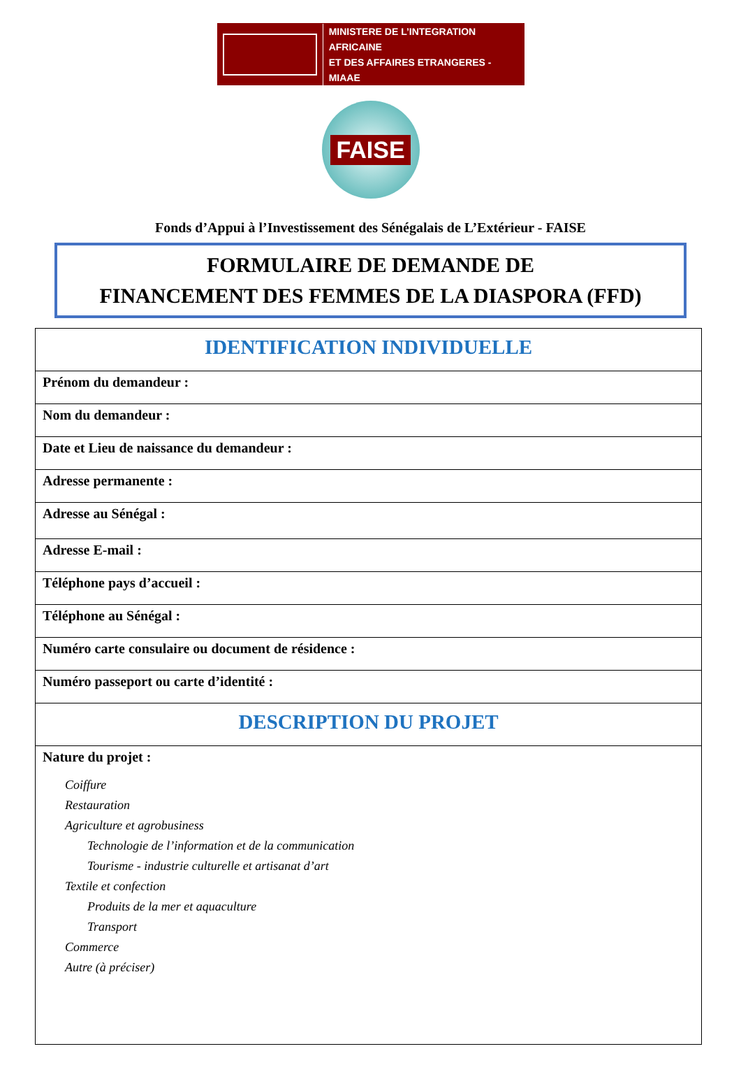MINISTERE DE L’INTEGRATION AFRICAINE
ET DES AFFAIRES ETRANGERES - MIAAE
FAISE
Fonds d’Appui à l’Investissement des Sénégalais de L’Extérieur - FAISE
FORMULAIRE DE DEMANDE DE
FINANCEMENT DES FEMMES DE LA DIASPORA (FFD)
| IDENTIFICATION INDIVIDUELLE |
| --- |
| Prénom du demandeur : |
| Nom du demandeur : |
| Date et Lieu de naissance du demandeur : |
| Adresse permanente : |
| Adresse au Sénégal : |
| Adresse E-mail : |
| Téléphone pays d’accueil : |
| Téléphone au Sénégal : |
| Numéro carte consulaire ou document de résidence : |
| Numéro passeport ou carte d’identité : |
| DESCRIPTION DU PROJET |
| Nature du projet : Coiffure Restauration Agriculture et agrobusiness Technologie de l’information et de la communication Tourisme - industrie culturelle et artisanat d’art Textile et confection Produits de la mer et aquaculture Transport Commerce Autre (à préciser) |